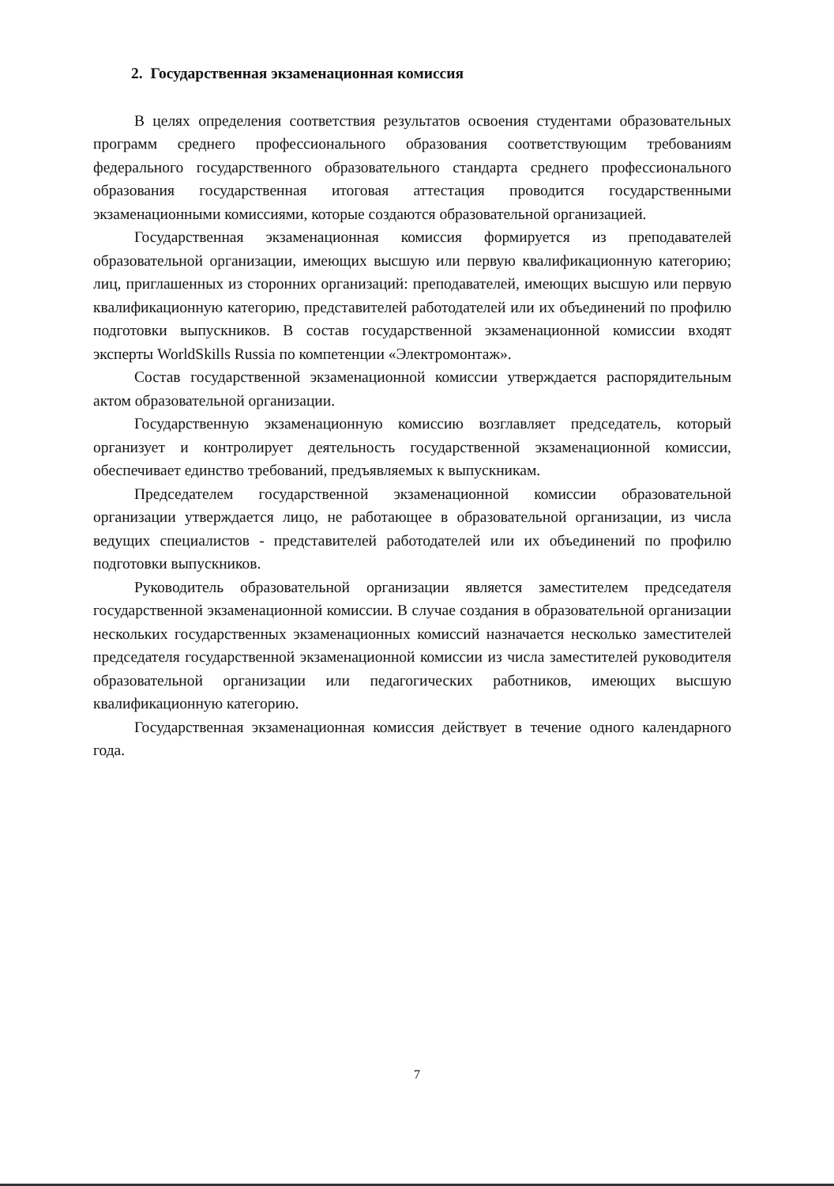2. Государственная экзаменационная комиссия
В целях определения соответствия результатов освоения студентами образовательных программ среднего профессионального образования соответствующим требованиям федерального государственного образовательного стандарта среднего профессионального образования государственная итоговая аттестация проводится государственными экзаменационными комиссиями, которые создаются образовательной организацией.
Государственная экзаменационная комиссия формируется из преподавателей образовательной организации, имеющих высшую или первую квалификационную категорию; лиц, приглашенных из сторонних организаций: преподавателей, имеющих высшую или первую квалификационную категорию, представителей работодателей или их объединений по профилю подготовки выпускников. В состав государственной экзаменационной комиссии входят эксперты WorldSkills Russia по компетенции «Электромонтаж».
Состав государственной экзаменационной комиссии утверждается распорядительным актом образовательной организации.
Государственную экзаменационную комиссию возглавляет председатель, который организует и контролирует деятельность государственной экзаменационной комиссии, обеспечивает единство требований, предъявляемых к выпускникам.
Председателем государственной экзаменационной комиссии образовательной организации утверждается лицо, не работающее в образовательной организации, из числа ведущих специалистов - представителей работодателей или их объединений по профилю подготовки выпускников.
Руководитель образовательной организации является заместителем председателя государственной экзаменационной комиссии. В случае создания в образовательной организации нескольких государственных экзаменационных комиссий назначается несколько заместителей председателя государственной экзаменационной комиссии из числа заместителей руководителя образовательной организации или педагогических работников, имеющих высшую квалификационную категорию.
Государственная экзаменационная комиссия действует в течение одного календарного года.
7